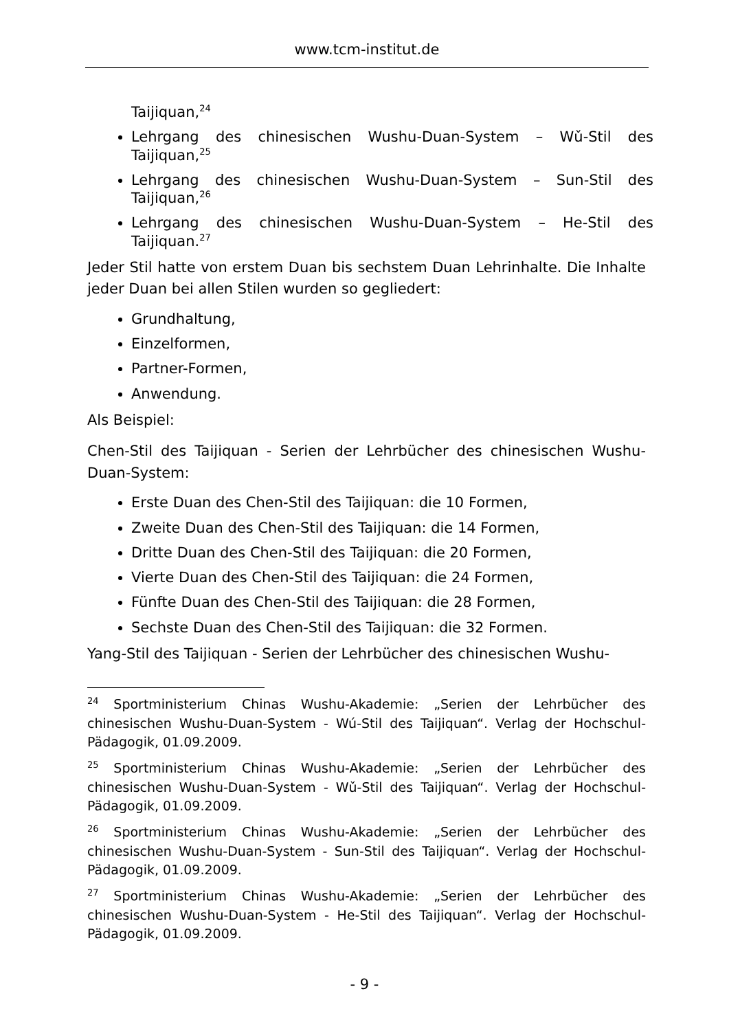www.tcm-institut.de
Taijiquan,<sup>24</sup>
Lehrgang des chinesischen Wushu-Duan-System – Wǔ-Stil des Taijiquan,<sup>25</sup>
Lehrgang des chinesischen Wushu-Duan-System – Sun-Stil des Taijiquan,<sup>26</sup>
Lehrgang des chinesischen Wushu-Duan-System – He-Stil des Taijiquan.<sup>27</sup>
Jeder Stil hatte von erstem Duan bis sechstem Duan Lehrinhalte. Die Inhalte jeder Duan bei allen Stilen wurden so gegliedert:
Grundhaltung,
Einzelformen,
Partner-Formen,
Anwendung.
Als Beispiel:
Chen-Stil des Taijiquan - Serien der Lehrbücher des chinesischen Wushu-Duan-System:
Erste Duan des Chen-Stil des Taijiquan: die 10 Formen,
Zweite Duan des Chen-Stil des Taijiquan: die 14 Formen,
Dritte Duan des Chen-Stil des Taijiquan: die 20 Formen,
Vierte Duan des Chen-Stil des Taijiquan: die 24 Formen,
Fünfte Duan des Chen-Stil des Taijiquan: die 28 Formen,
Sechste Duan des Chen-Stil des Taijiquan: die 32 Formen.
Yang-Stil des Taijiquan - Serien der Lehrbücher des chinesischen Wushu-
<sup>24</sup> Sportministerium Chinas Wushu-Akademie: „Serien der Lehrbücher des chinesischen Wushu-Duan-System - Wú-Stil des Taijiquan“. Verlag der Hochschul-Pädagogik, 01.09.2009.
<sup>25</sup> Sportministerium Chinas Wushu-Akademie: „Serien der Lehrbücher des chinesischen Wushu-Duan-System - Wǔ-Stil des Taijiquan“. Verlag der Hochschul-Pädagogik, 01.09.2009.
<sup>26</sup> Sportministerium Chinas Wushu-Akademie: „Serien der Lehrbücher des chinesischen Wushu-Duan-System - Sun-Stil des Taijiquan“. Verlag der Hochschul-Pädagogik, 01.09.2009.
<sup>27</sup> Sportministerium Chinas Wushu-Akademie: „Serien der Lehrbücher des chinesischen Wushu-Duan-System - He-Stil des Taijiquan“. Verlag der Hochschul-Pädagogik, 01.09.2009.
- 9 -